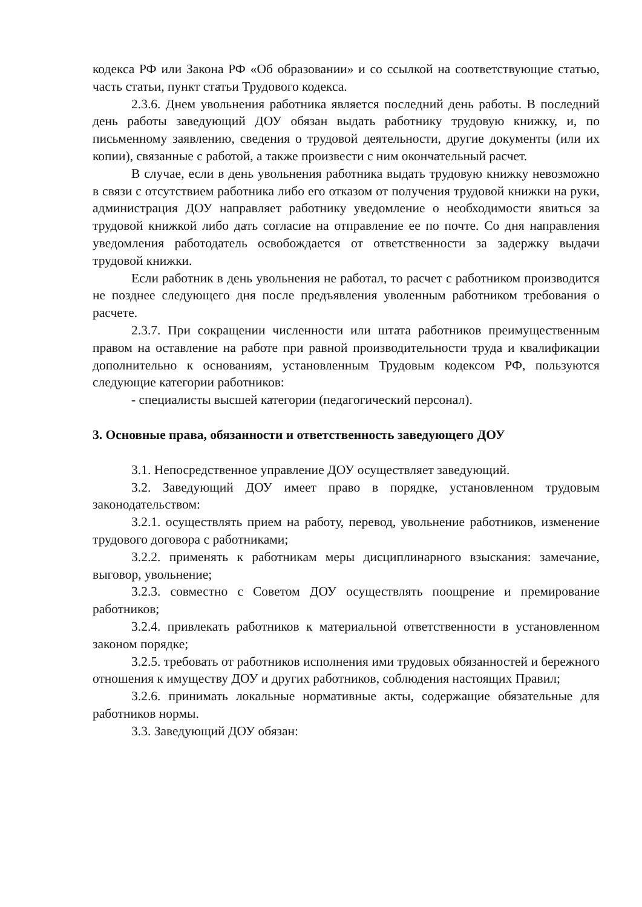кодекса РФ или Закона РФ «Об образовании» и со ссылкой на соответствующие статью, часть статьи, пункт статьи Трудового кодекса.
2.3.6. Днем увольнения работника является последний день работы. В последний день работы заведующий ДОУ обязан выдать работнику трудовую книжку, и, по письменному заявлению, сведения о трудовой деятельности, другие документы (или их копии), связанные с работой, а также произвести с ним окончательный расчет.
В случае, если в день увольнения работника выдать трудовую книжку невозможно в связи с отсутствием работника либо его отказом от получения трудовой книжки на руки, администрация ДОУ направляет работнику уведомление о необходимости явиться за трудовой книжкой либо дать согласие на отправление ее по почте. Со дня направления уведомления работодатель освобождается от ответственности за задержку выдачи трудовой книжки.
Если работник в день увольнения не работал, то расчет с работником производится не позднее следующего дня после предъявления уволенным работником требования о расчете.
2.3.7. При сокращении численности или штата работников преимущественным правом на оставление на работе при равной производительности труда и квалификации дополнительно к основаниям, установленным Трудовым кодексом РФ, пользуются следующие категории работников:
- специалисты высшей категории (педагогический персонал).
3. Основные права, обязанности и ответственность заведующего ДОУ
3.1. Непосредственное управление ДОУ осуществляет заведующий.
3.2. Заведующий ДОУ имеет право в порядке, установленном трудовым законодательством:
3.2.1. осуществлять прием на работу, перевод, увольнение работников, изменение трудового договора с работниками;
3.2.2. применять к работникам меры дисциплинарного взыскания: замечание, выговор, увольнение;
3.2.3. совместно с Советом ДОУ осуществлять поощрение и премирование работников;
3.2.4. привлекать работников к материальной ответственности в установленном законом порядке;
3.2.5. требовать от работников исполнения ими трудовых обязанностей и бережного отношения к имуществу ДОУ и других работников, соблюдения настоящих Правил;
3.2.6. принимать локальные нормативные акты, содержащие обязательные для работников нормы.
3.3. Заведующий ДОУ обязан: